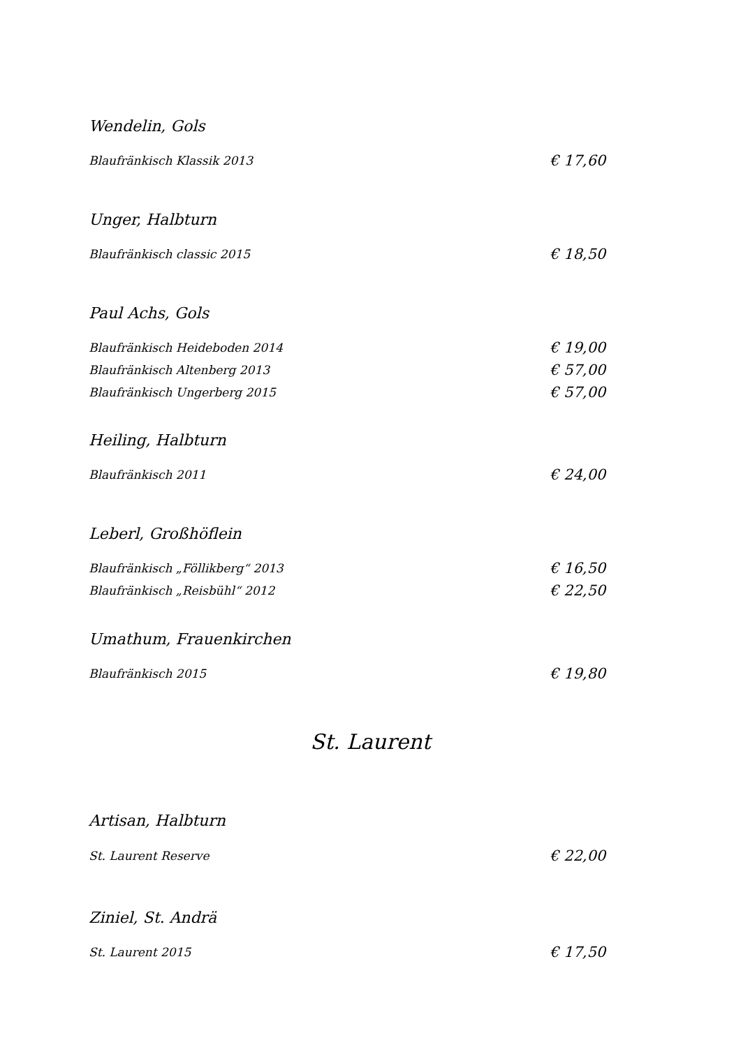Wendelin, Gols
Blaufränkisch Klassik 2013 € 17,60
Unger, Halbturn
Blaufränkisch classic 2015 € 18,50
Paul Achs, Gols
Blaufränkisch Heideboden 2014 € 19,00
Blaufränkisch Altenberg 2013 € 57,00
Blaufränkisch Ungerberg 2015 € 57,00
Heiling, Halbturn
Blaufränkisch 2011 € 24,00
Leberl, Großhöflein
Blaufränkisch „Föllikberg“ 2013 € 16,50
Blaufränkisch „Reisbühl“ 2012 € 22,50
Umathum, Frauenkirchen
Blaufränkisch 2015 € 19,80
St. Laurent
Artisan, Halbturn
St. Laurent Reserve € 22,00
Ziniel, St. Andrä
St. Laurent 2015 € 17,50